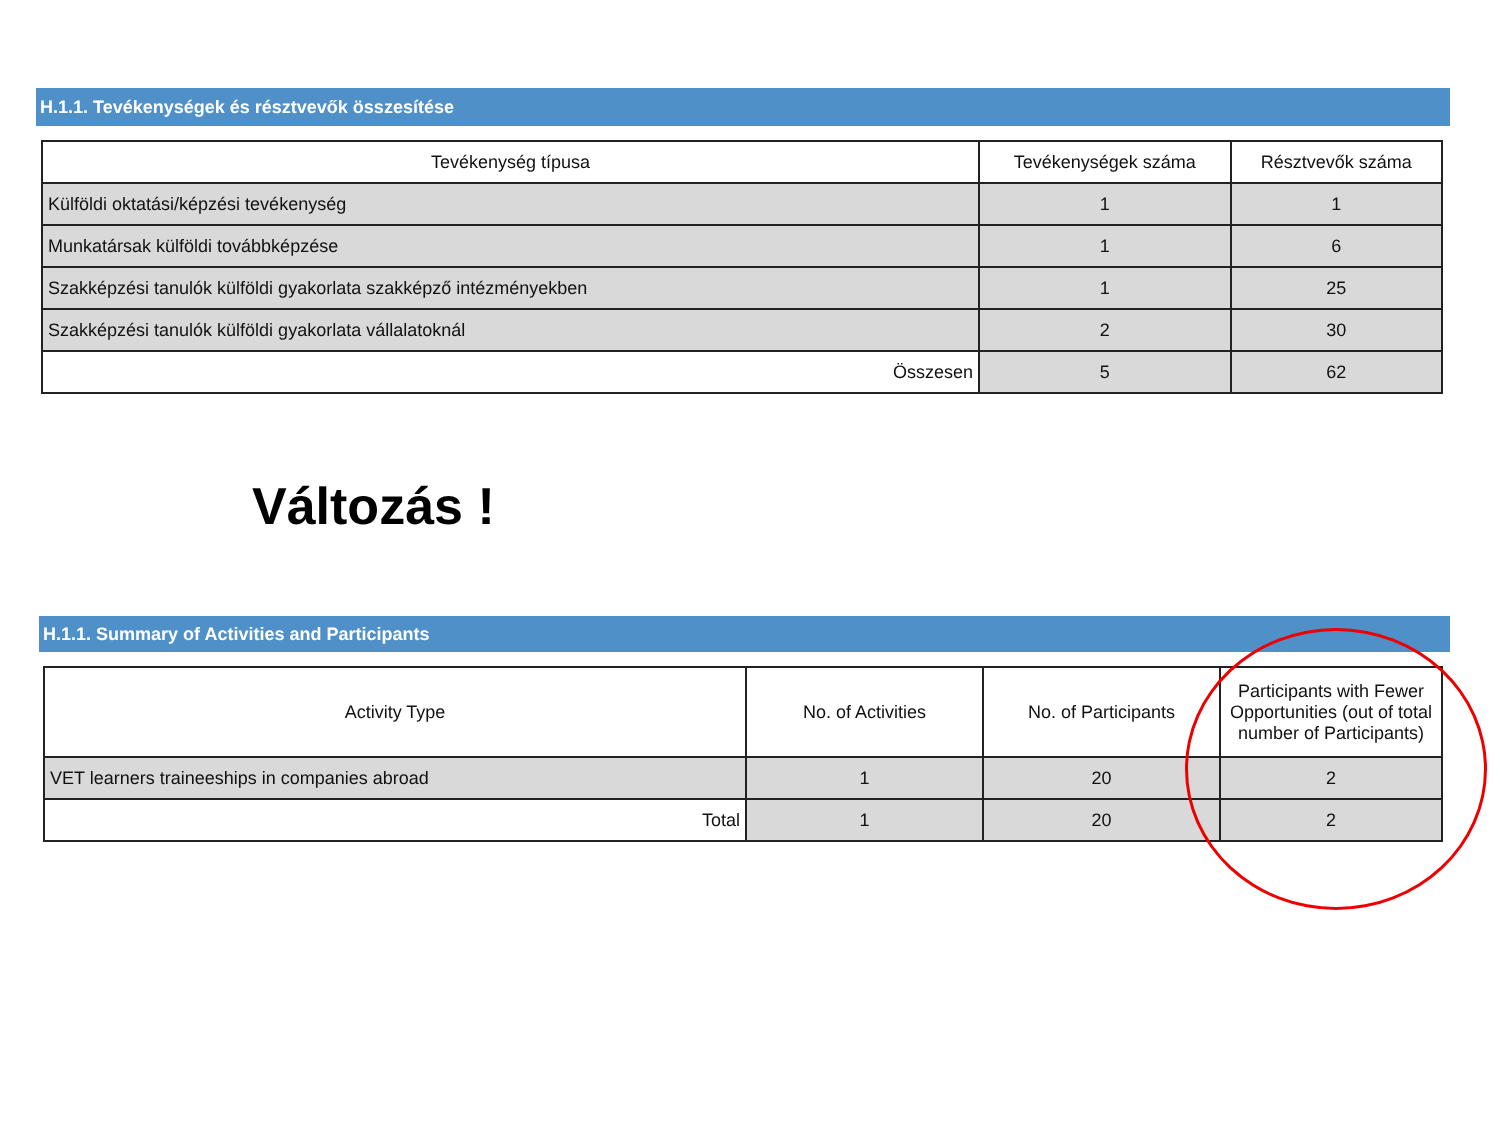H.1.1. Tevékenységek és résztvevők összesítése
| Tevékenység típusa | Tevékenységek száma | Résztvevők száma |
| --- | --- | --- |
| Külföldi oktatási/képzési tevékenység | 1 | 1 |
| Munkatársak külföldi továbbképzése | 1 | 6 |
| Szakképzési tanulók külföldi gyakorlata szakképző intézményekben | 1 | 25 |
| Szakképzési tanulók külföldi gyakorlata vállalatoknál | 2 | 30 |
| Összesen | 5 | 62 |
Változás !
H.1.1. Summary of Activities and Participants
| Activity Type | No. of Activities | No. of Participants | Participants with Fewer Opportunities (out of total number of Participants) |
| --- | --- | --- | --- |
| VET learners traineeships in companies abroad | 1 | 20 | 2 |
| Total | 1 | 20 | 2 |